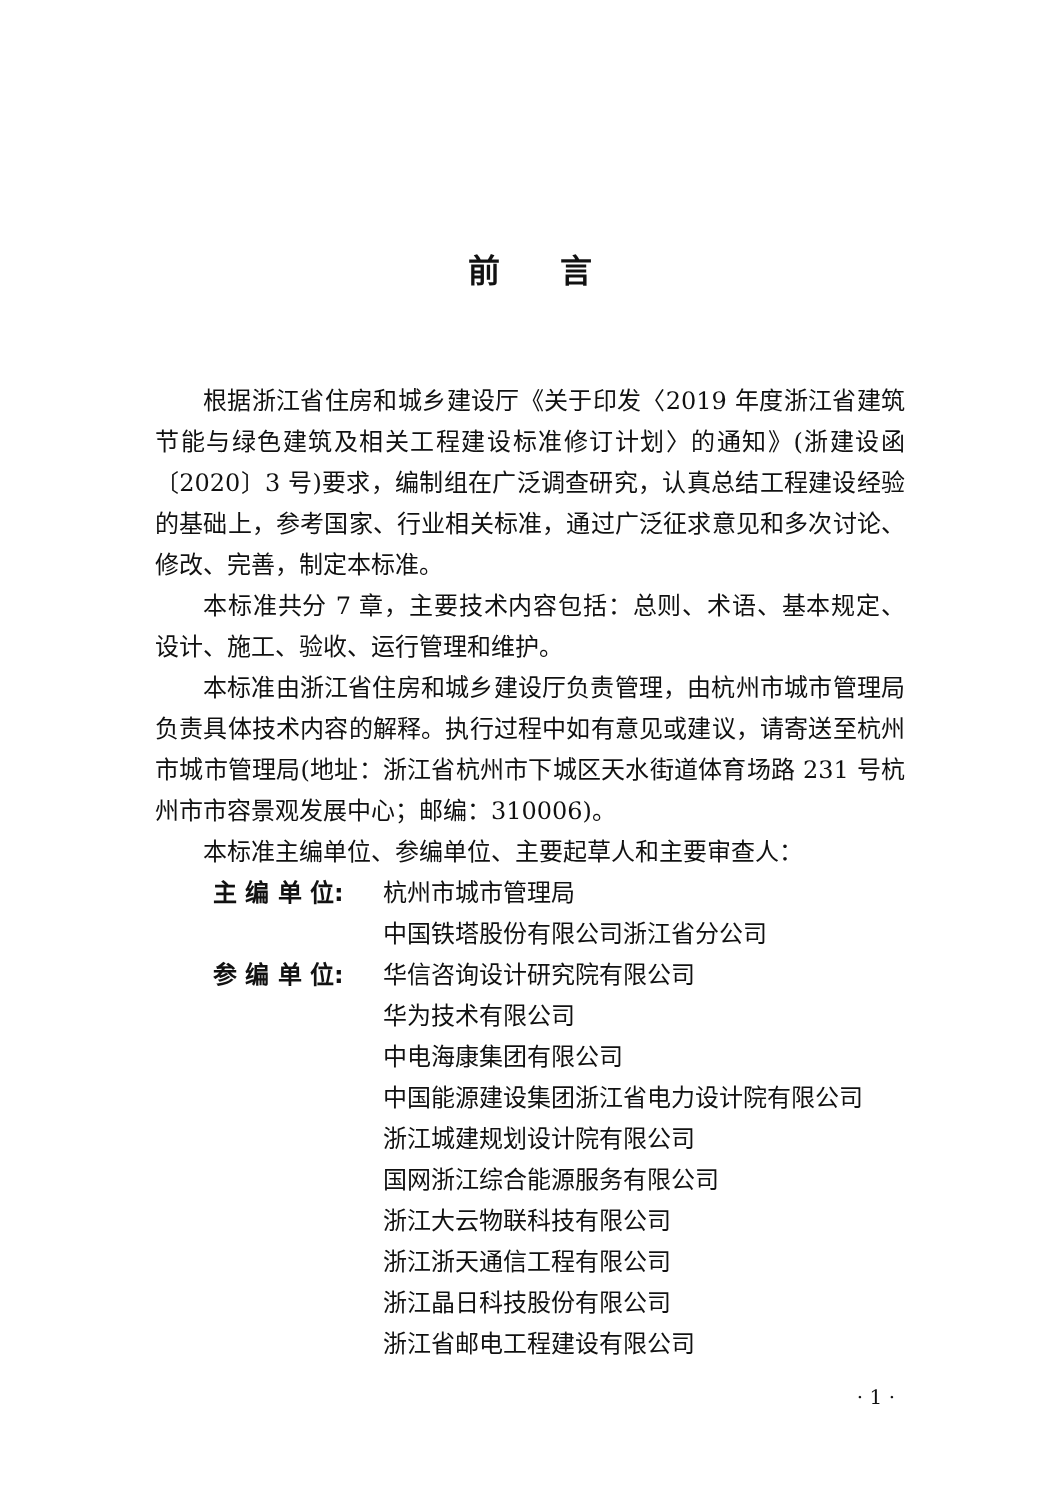前言
根据浙江省住房和城乡建设厅《关于印发〈2019 年度浙江省建筑节能与绿色建筑及相关工程建设标准修订计划〉的通知》(浙建设函〔2020〕3 号)要求，编制组在广泛调查研究，认真总结工程建设经验的基础上，参考国家、行业相关标准，通过广泛征求意见和多次讨论、修改、完善，制定本标准。
本标准共分 7 章，主要技术内容包括：总则、术语、基本规定、设计、施工、验收、运行管理和维护。
本标准由浙江省住房和城乡建设厅负责管理，由杭州市城市管理局负责具体技术内容的解释。执行过程中如有意见或建议，请寄送至杭州市城市管理局(地址：浙江省杭州市下城区天水街道体育场路 231 号杭州市市容景观发展中心；邮编：310006)。
本标准主编单位、参编单位、主要起草人和主要审查人：
主 编 单 位: 杭州市城市管理局
中国铁塔股份有限公司浙江省分公司
参 编 单 位: 华信咨询设计研究院有限公司
华为技术有限公司
中电海康集团有限公司
中国能源建设集团浙江省电力设计院有限公司
浙江城建规划设计院有限公司
国网浙江综合能源服务有限公司
浙江大云物联科技有限公司
浙江浙天通信工程有限公司
浙江晶日科技股份有限公司
浙江省邮电工程建设有限公司
· 1 ·